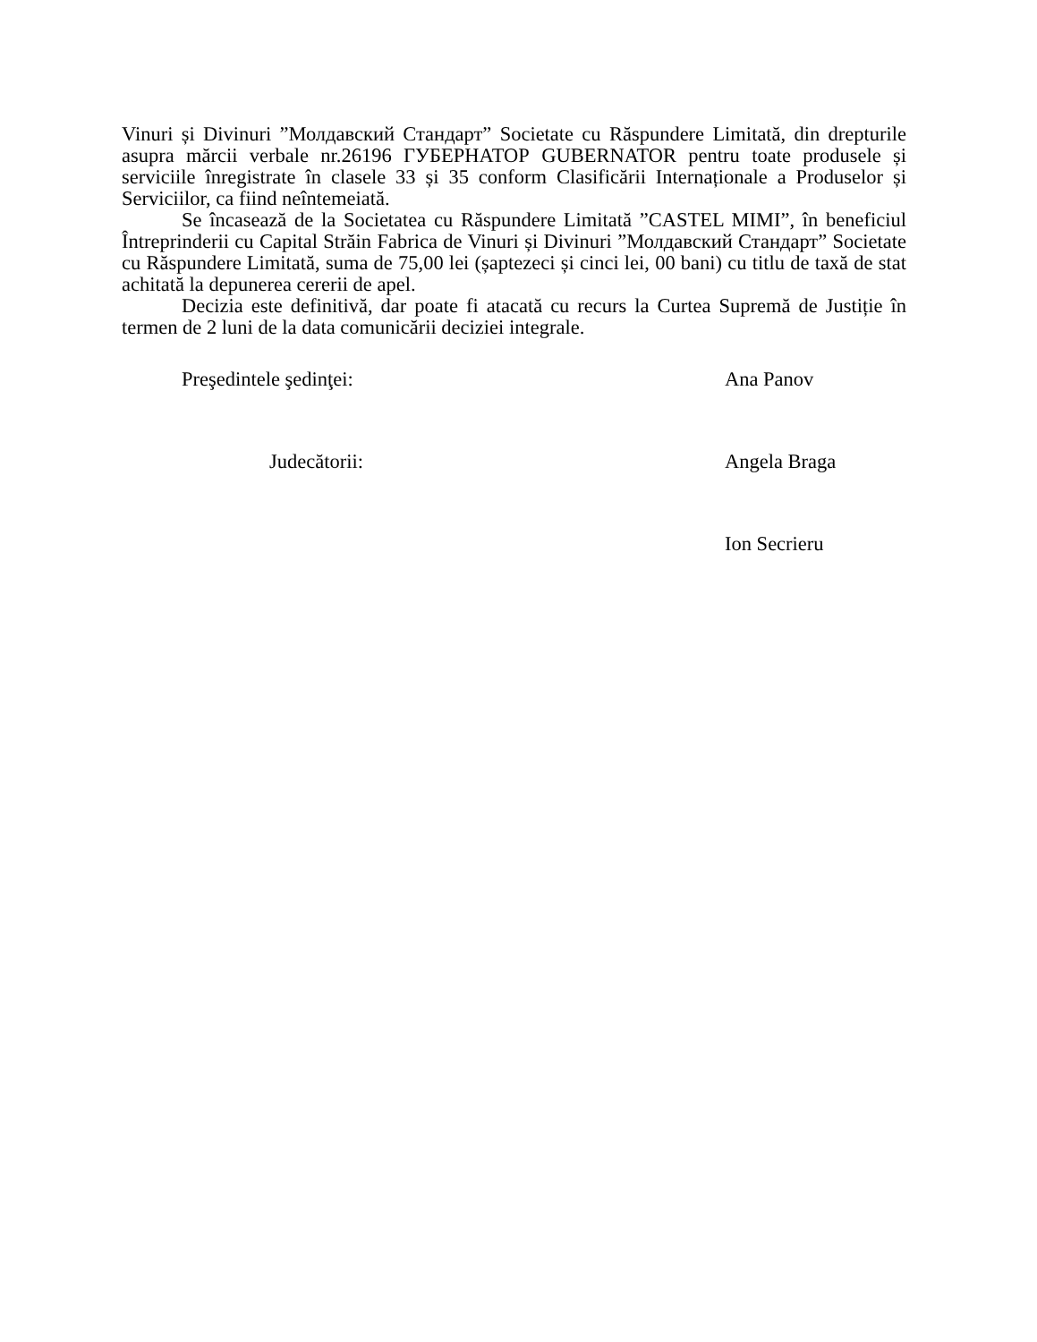Vinuri și Divinuri ”Молдавский Стандарт” Societate cu Răspundere Limitată, din drepturile asupra mărcii verbale nr.26196 ГУБЕРНАТОР GUBERNATOR pentru toate produsele și serviciile înregistrate în clasele 33 și 35 conform Clasificării Internaționale a Produselor și Serviciilor, ca fiind neîntemeiată.
Se încasează de la Societatea cu Răspundere Limitată ”CASTEL MIMI”, în beneficiul Întreprinderii cu Capital Străin Fabrica de Vinuri și Divinuri ”Молдавский Стандарт” Societate cu Răspundere Limitată, suma de 75,00 lei (șaptezeci și cinci lei, 00 bani) cu titlu de taxă de stat achitată la depunerea cererii de apel.
Decizia este definitivă, dar poate fi atacată cu recurs la Curtea Supremă de Justiție în termen de 2 luni de la data comunicării deciziei integrale.
Preşedintele şedinţei: Ana Panov
Judecătorii: Angela Braga
Ion Secrieru